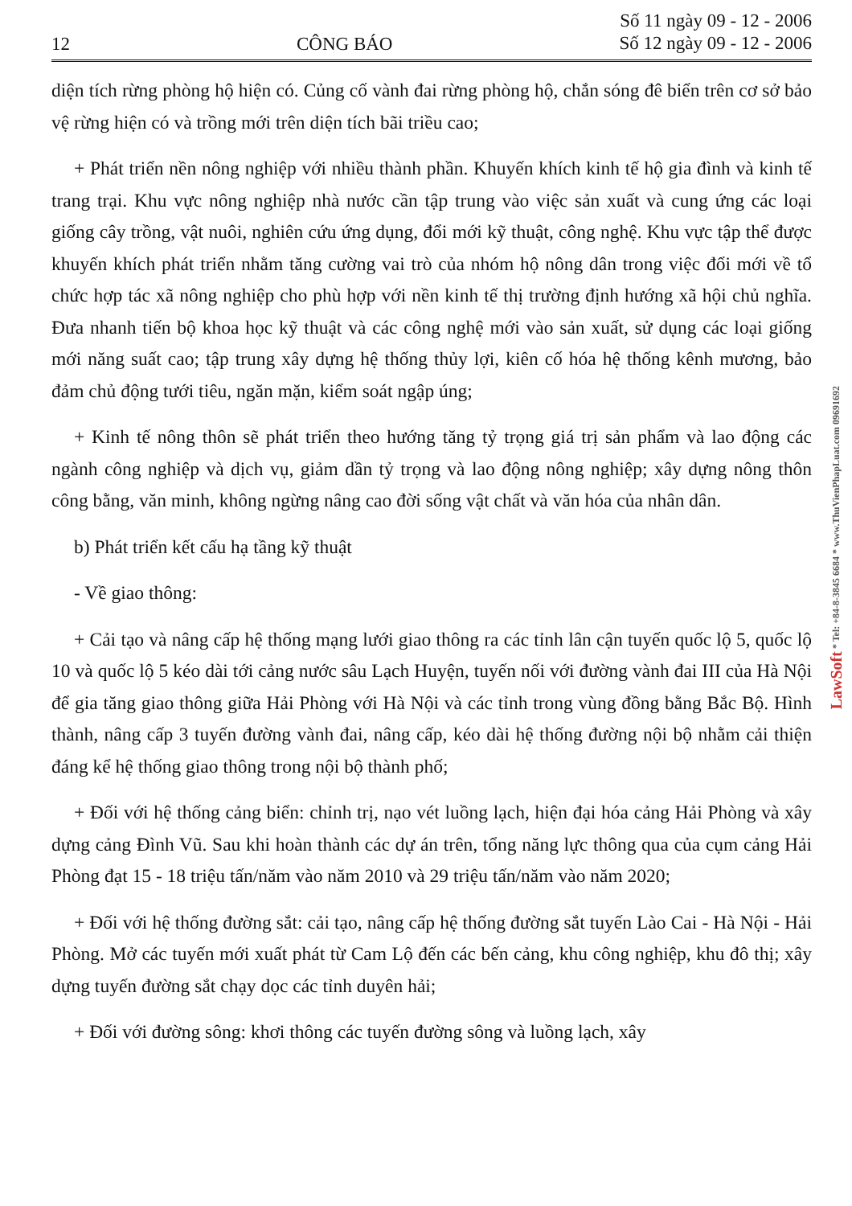12 CÔNG BÁO Số 11 ngày 09 - 12 - 2006
Số 12 ngày 09 - 12 - 2006
diện tích rừng phòng hộ hiện có. Củng cố vành đai rừng phòng hộ, chắn sóng đê biển trên cơ sở bảo vệ rừng hiện có và trồng mới trên diện tích bãi triều cao;
+ Phát triển nền nông nghiệp với nhiều thành phần. Khuyến khích kinh tế hộ gia đình và kinh tế trang trại. Khu vực nông nghiệp nhà nước cần tập trung vào việc sản xuất và cung ứng các loại giống cây trồng, vật nuôi, nghiên cứu ứng dụng, đổi mới kỹ thuật, công nghệ. Khu vực tập thể được khuyến khích phát triển nhằm tăng cường vai trò của nhóm hộ nông dân trong việc đổi mới về tổ chức hợp tác xã nông nghiệp cho phù hợp với nền kinh tế thị trường định hướng xã hội chủ nghĩa. Đưa nhanh tiến bộ khoa học kỹ thuật và các công nghệ mới vào sản xuất, sử dụng các loại giống mới năng suất cao; tập trung xây dựng hệ thống thủy lợi, kiên cố hóa hệ thống kênh mương, bảo đảm chủ động tưới tiêu, ngăn mặn, kiểm soát ngập úng;
+ Kinh tế nông thôn sẽ phát triển theo hướng tăng tỷ trọng giá trị sản phẩm và lao động các ngành công nghiệp và dịch vụ, giảm dần tỷ trọng và lao động nông nghiệp; xây dựng nông thôn công bằng, văn minh, không ngừng nâng cao đời sống vật chất và văn hóa của nhân dân.
b) Phát triển kết cấu hạ tầng kỹ thuật
- Về giao thông:
+ Cải tạo và nâng cấp hệ thống mạng lưới giao thông ra các tỉnh lân cận tuyến quốc lộ 5, quốc lộ 10 và quốc lộ 5 kéo dài tới cảng nước sâu Lạch Huyện, tuyến nối với đường vành đai III của Hà Nội để gia tăng giao thông giữa Hải Phòng với Hà Nội và các tỉnh trong vùng đồng bằng Bắc Bộ. Hình thành, nâng cấp 3 tuyến đường vành đai, nâng cấp, kéo dài hệ thống đường nội bộ nhằm cải thiện đáng kể hệ thống giao thông trong nội bộ thành phố;
+ Đối với hệ thống cảng biển: chỉnh trị, nạo vét luồng lạch, hiện đại hóa cảng Hải Phòng và xây dựng cảng Đình Vũ. Sau khi hoàn thành các dự án trên, tổng năng lực thông qua của cụm cảng Hải Phòng đạt 15 - 18 triệu tấn/năm vào năm 2010 và 29 triệu tấn/năm vào năm 2020;
+ Đối với hệ thống đường sắt: cải tạo, nâng cấp hệ thống đường sắt tuyến Lào Cai - Hà Nội - Hải Phòng. Mở các tuyến mới xuất phát từ Cam Lộ đến các bến cảng, khu công nghiệp, khu đô thị; xây dựng tuyến đường sắt chạy dọc các tỉnh duyên hải;
+ Đối với đường sông: khơi thông các tuyến đường sông và luồng lạch, xây
LawSoft * Tel: +84-8-3845 6684 * www.ThuVienPhapLuat.com 09691692